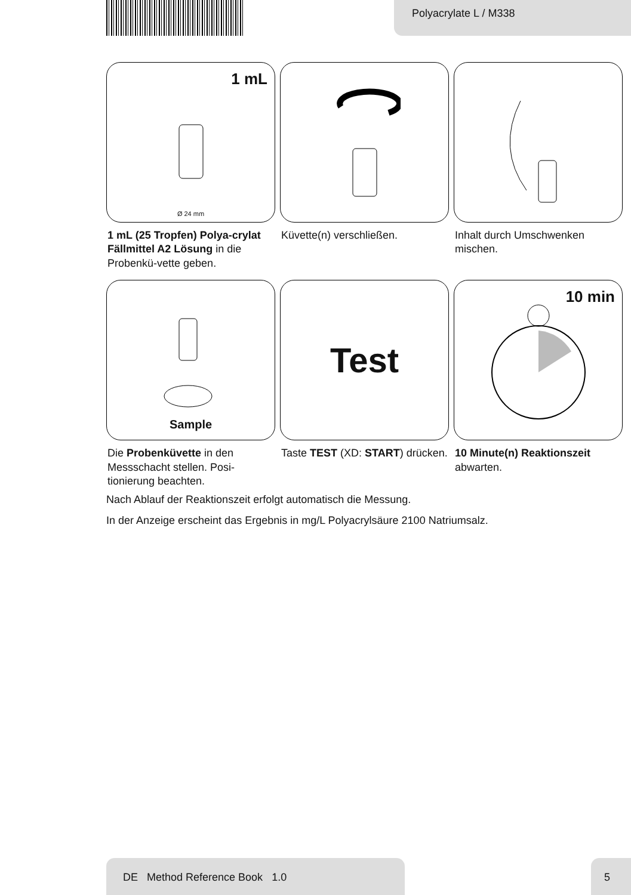Polyacrylate L / M338
1 mL
Ø 24 mm
1 mL (25 Tropfen) Polya-crylat Fällmittel A2 Lösung in die Probenkü-vette geben.
Küvette(n) verschließen.
Inhalt durch Umschwenken mischen.
Sample
Die Probenküvette in den Messschacht stellen. Posi-tionierung beachten.
Test
Taste TEST (XD: START) drücken.
10 min
10 Minute(n) Reaktionszeit abwarten.
Nach Ablauf der Reaktionszeit erfolgt automatisch die Messung.
In der Anzeige erscheint das Ergebnis in mg/L Polyacrylsäure 2100 Natriumsalz.
DE Method Reference Book 1.0 5